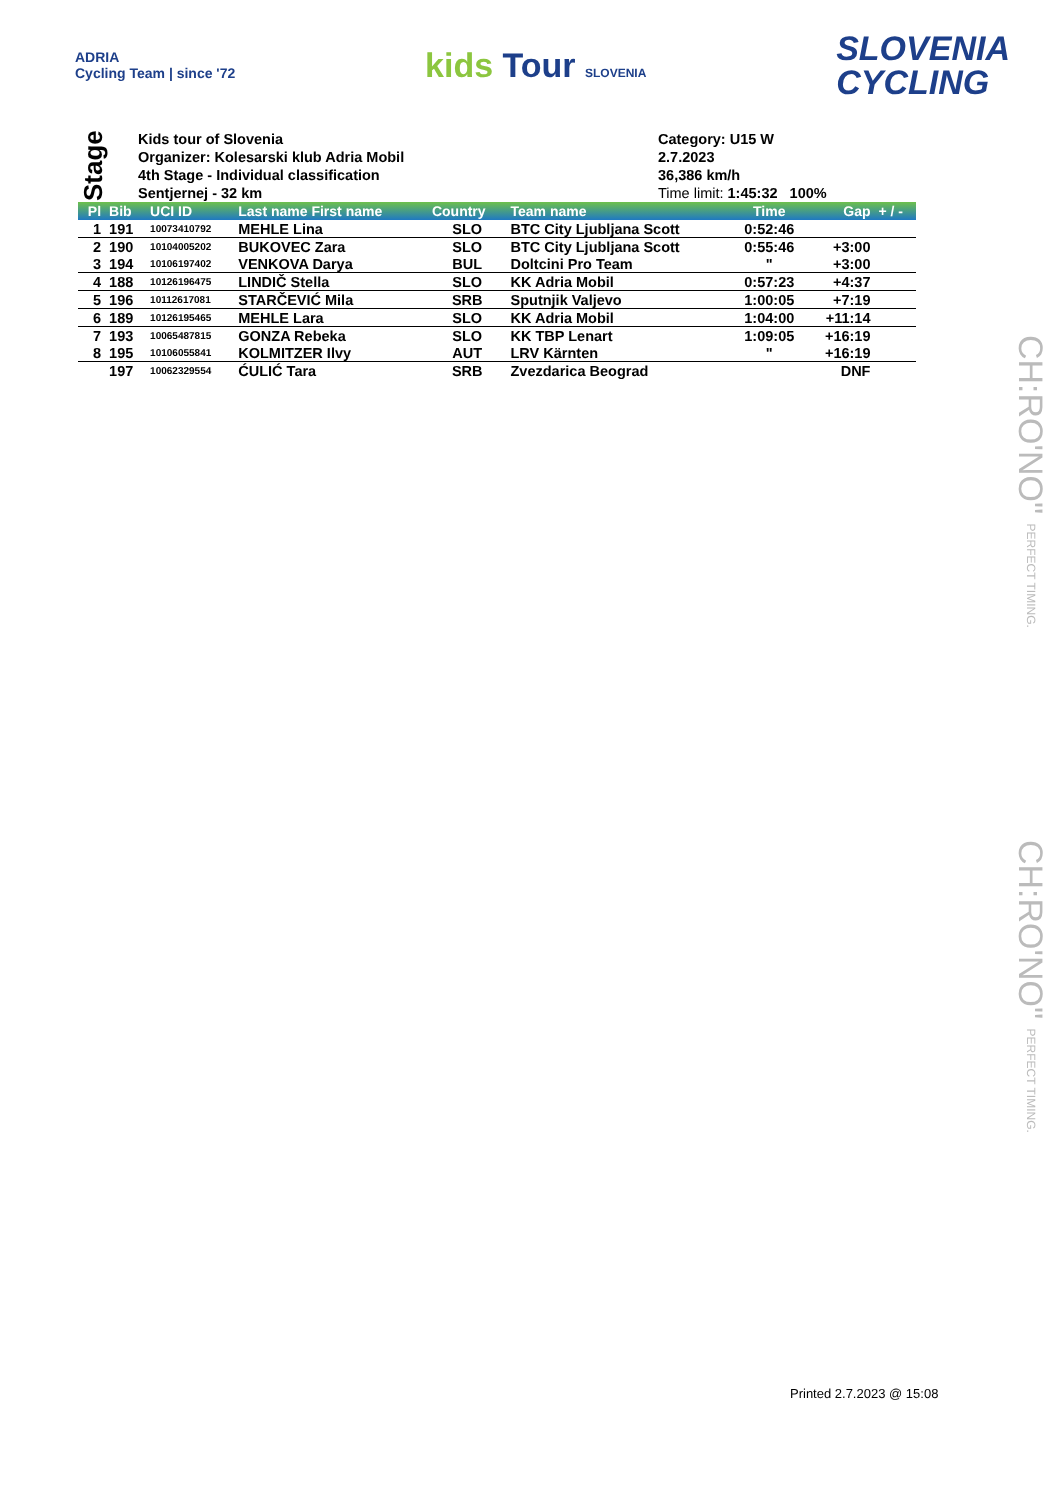ADRIA
Cycling Team | since '72
kids Tour SLOVENIA
SLOVENIA
CYCLING
Stage
Kids tour of Slovenia
Organizer: Kolesarski klub Adria Mobil
4th Stage - Individual classification
Sentjernej - 32 km
Category: U15 W
2.7.2023
36,386 km/h
Time limit: 1:45:32 100%
| Pl | Bib | UCI ID | Last name First name | Country | Team name | Time | Gap | + / - |
| --- | --- | --- | --- | --- | --- | --- | --- | --- |
| 1 | 191 | 10073410792 | MEHLE Lina | SLO | BTC City Ljubljana Scott | 0:52:46 | | |
| 2 | 190 | 10104005202 | BUKOVEC Zara | SLO | BTC City Ljubljana Scott | 0:55:46 | +3:00 | |
| 3 | 194 | 10106197402 | VENKOVA Darya | BUL | Doltcini Pro Team | " | +3:00 | |
| 4 | 188 | 10126196475 | LINDIČ Stella | SLO | KK Adria Mobil | 0:57:23 | +4:37 | |
| 5 | 196 | 10112617081 | STARČEVIĆ Mila | SRB | Sputnjik Valjevo | 1:00:05 | +7:19 | |
| 6 | 189 | 10126195465 | MEHLE Lara | SLO | KK Adria Mobil | 1:04:00 | +11:14 | |
| 7 | 193 | 10065487815 | GONZA Rebeka | SLO | KK TBP Lenart | 1:09:05 | +16:19 | |
| 8 | 195 | 10106055841 | KOLMITZER Ilvy | AUT | LRV Kärnten | " | +16:19 | |
| | 197 | 10062329554 | ĆULIĆ Tara | SRB | Zvezdarica Beograd | | DNF | |
CH:RO'NO" PERFECT TIMING.
CH:RO'NO" PERFECT TIMING.
Printed 2.7.2023 @ 15:08